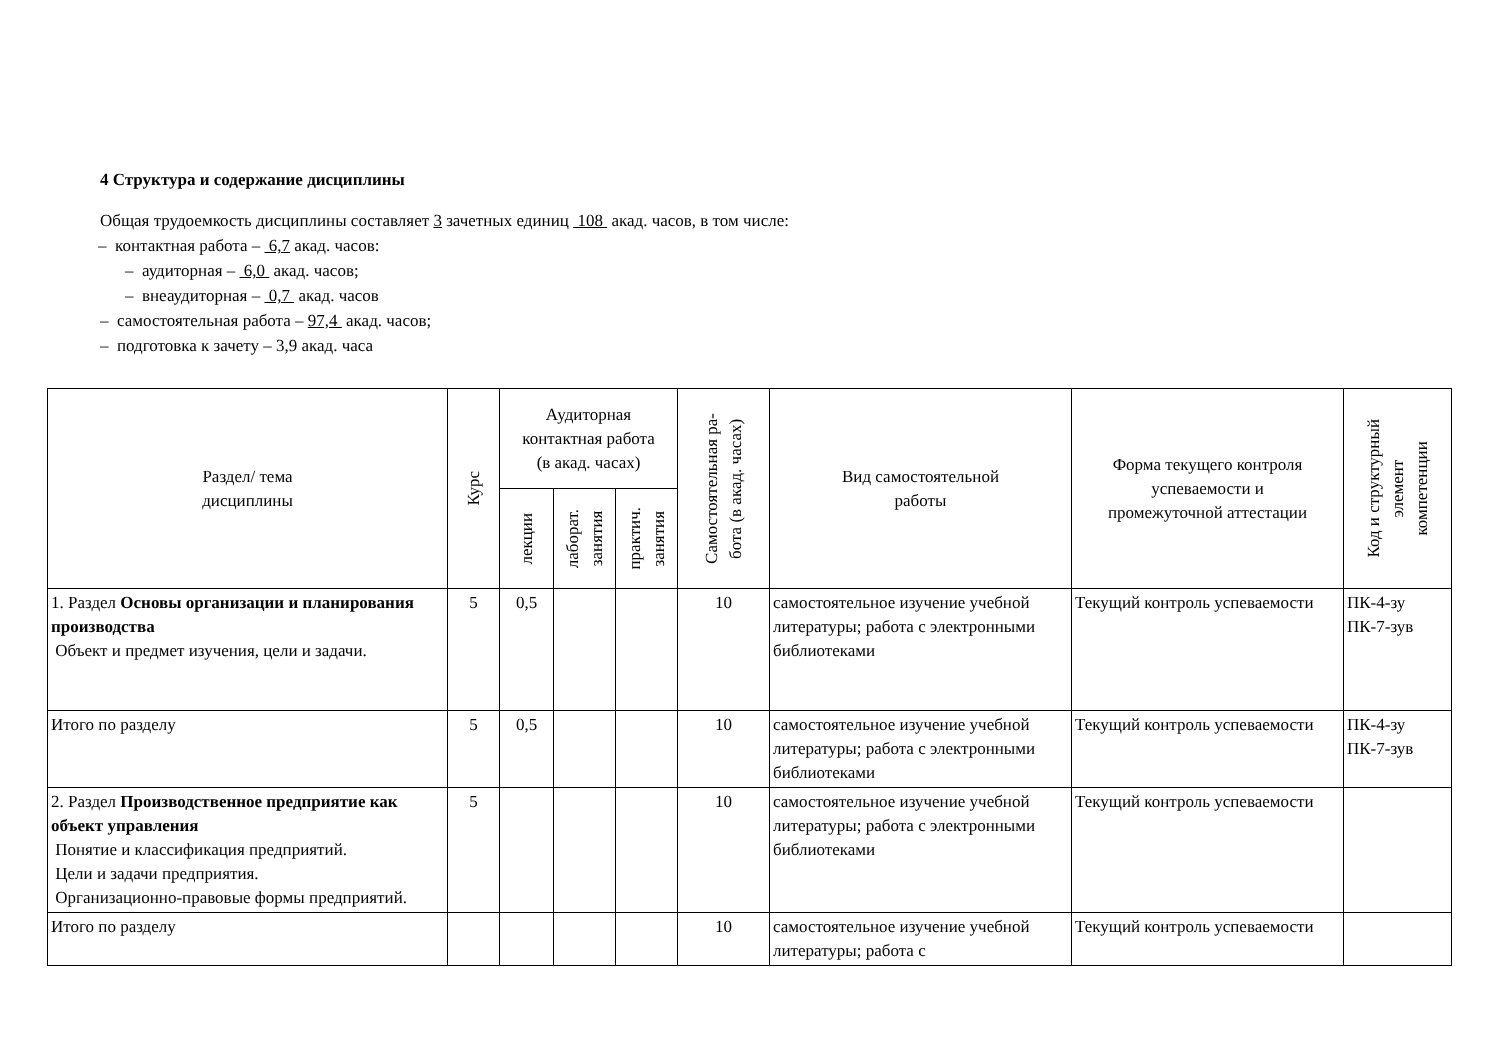4 Структура и содержание дисциплины
Общая трудоемкость дисциплины составляет 3 зачетных единиц 108 акад. часов, в том числе:
– контактная работа – 6,7 акад. часов:
– аудиторная – 6,0 акад. часов;
– внеаудиторная – 0,7 акад. часов
– самостоятельная работа – 97,4 акад. часов;
– подготовка к зачету – 3,9 акад. часа
| Раздел/ тема дисциплины | Курс | Аудиторная контактная работа (в акад. часах) | | | Самостоятельная ра- бота (в акад. часах) | Вид самостоятельной работы | Форма текущего контроля успеваемости и промежуточной аттестации | Код и структурный элемент компетенции |
| --- | --- | --- | --- | --- | --- | --- | --- | --- |
| | | лекции | лаборат. занятия | практич. занятия | | | | |
| 1. Раздел Основы организации и планирования производства Объект и предмет изучения, цели и задачи. | 5 | 0,5 | | | 10 | самостоятельное изучение учебной литературы; работа с электронными библиотеками | Текущий контроль успеваемости | ПК-4-зу ПК-7-зув |
| Итого по разделу | 5 | 0,5 | | | 10 | самостоятельное изучение учебной литературы; работа с электронными библиотеками | Текущий контроль успеваемости | ПК-4-зу ПК-7-зув |
| 2. Раздел Производственное предприятие как объект управления Понятие и классификация предприятий. Цели и задачи предприятия. Организационно-правовые формы предприятий. | 5 | | | | 10 | самостоятельное изучение учебной литературы; работа с электронными библиотеками | Текущий контроль успеваемости | |
| Итого по разделу | | | | | 10 | самостоятельное изучение учебной литературы; работа с | Текущий контроль успеваемости | |